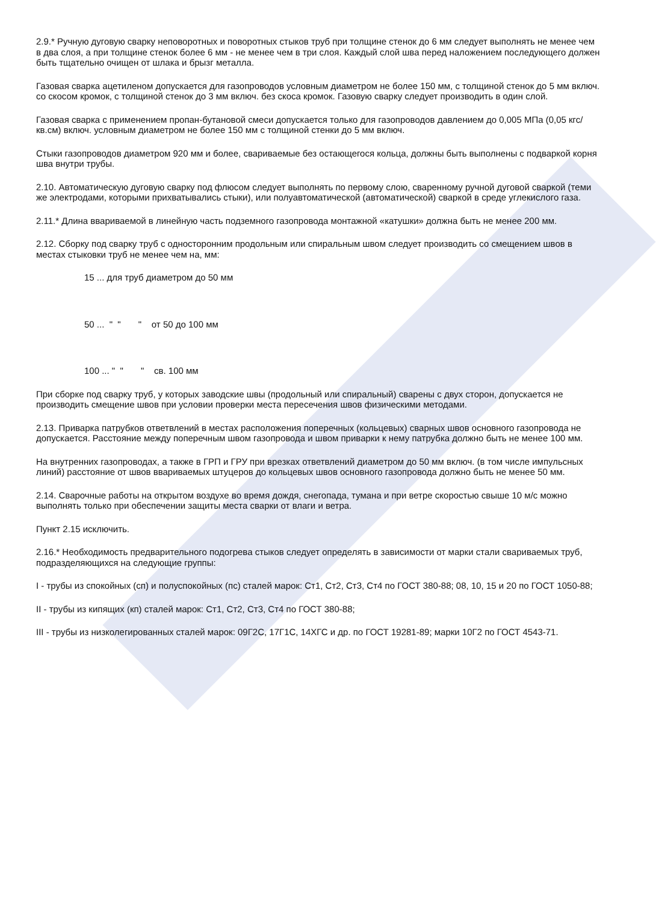2.9.* Ручную дуговую сварку неповоротных и поворотных стыков труб при толщине стенок до 6 мм следует выполнять не менее чем в два слоя, а при толщине стенок более 6 мм - не менее чем в три слоя. Каждый слой шва перед наложением последующего должен быть тщательно очищен от шлака и брызг металла.
Газовая сварка ацетиленом допускается для газопроводов условным диаметром не более 150 мм, с толщиной стенок до 5 мм включ. со скосом кромок, с толщиной стенок до 3 мм включ. без скоса кромок. Газовую сварку следует производить в один слой.
Газовая сварка с применением пропан-бутановой смеси допускается только для газопроводов давлением до 0,005 МПа (0,05 кгс/кв.см) включ. условным диаметром не более 150 мм с толщиной стенки до 5 мм включ.
Стыки газопроводов диаметром 920 мм и более, свариваемые без остающегося кольца, должны быть выполнены с подваркой корня шва внутри трубы.
2.10. Автоматическую дуговую сварку под флюсом следует выполнять по первому слою, сваренному ручной дуговой сваркой (теми же электродами, которыми прихватывались стыки), или полуавтоматической (автоматической) сваркой в среде углекислого газа.
2.11.* Длина ввариваемой в линейную часть подземного газопровода монтажной «катушки» должна быть не менее 200 мм.
2.12. Сборку под сварку труб с односторонним продольным или спиральным швом следует производить со смещением швов в местах стыковки труб не менее чем на, мм:
15 ... для труб диаметром до 50 мм
50 ... " " " от 50 до 100 мм
100 ... " " " св. 100 мм
При сборке под сварку труб, у которых заводские швы (продольный или спиральный) сварены с двух сторон, допускается не производить смещение швов при условии проверки места пересечения швов физическими методами.
2.13. Приварка патрубков ответвлений в местах расположения поперечных (кольцевых) сварных швов основного газопровода не допускается. Расстояние между поперечным швом газопровода и швом приварки к нему патрубка должно быть не менее 100 мм.
На внутренних газопроводах, а также в ГРП и ГРУ при врезках ответвлений диаметром до 50 мм включ. (в том числе импульсных линий) расстояние от швов ввариваемых штуцеров до кольцевых швов основного газопровода должно быть не менее 50 мм.
2.14. Сварочные работы на открытом воздухе во время дождя, снегопада, тумана и при ветре скоростью свыше 10 м/с можно выполнять только при обеспечении защиты места сварки от влаги и ветра.
Пункт 2.15 исключить.
2.16.* Необходимость предварительного подогрева стыков следует определять в зависимости от марки стали свариваемых труб, подразделяющихся на следующие группы:
I - трубы из спокойных (сп) и полуспокойных (пс) сталей марок: Ст1, Ст2, Ст3, Ст4 по ГОСТ 380-88; 08, 10, 15 и 20 по ГОСТ 1050-88;
II - трубы из кипящих (кп) сталей марок: Ст1, Ст2, Ст3, Ст4 по ГОСТ 380-88;
III - трубы из низколегированных сталей марок: 09Г2С, 17Г1С, 14ХГС и др. по ГОСТ 19281-89; марки 10Г2 по ГОСТ 4543-71.